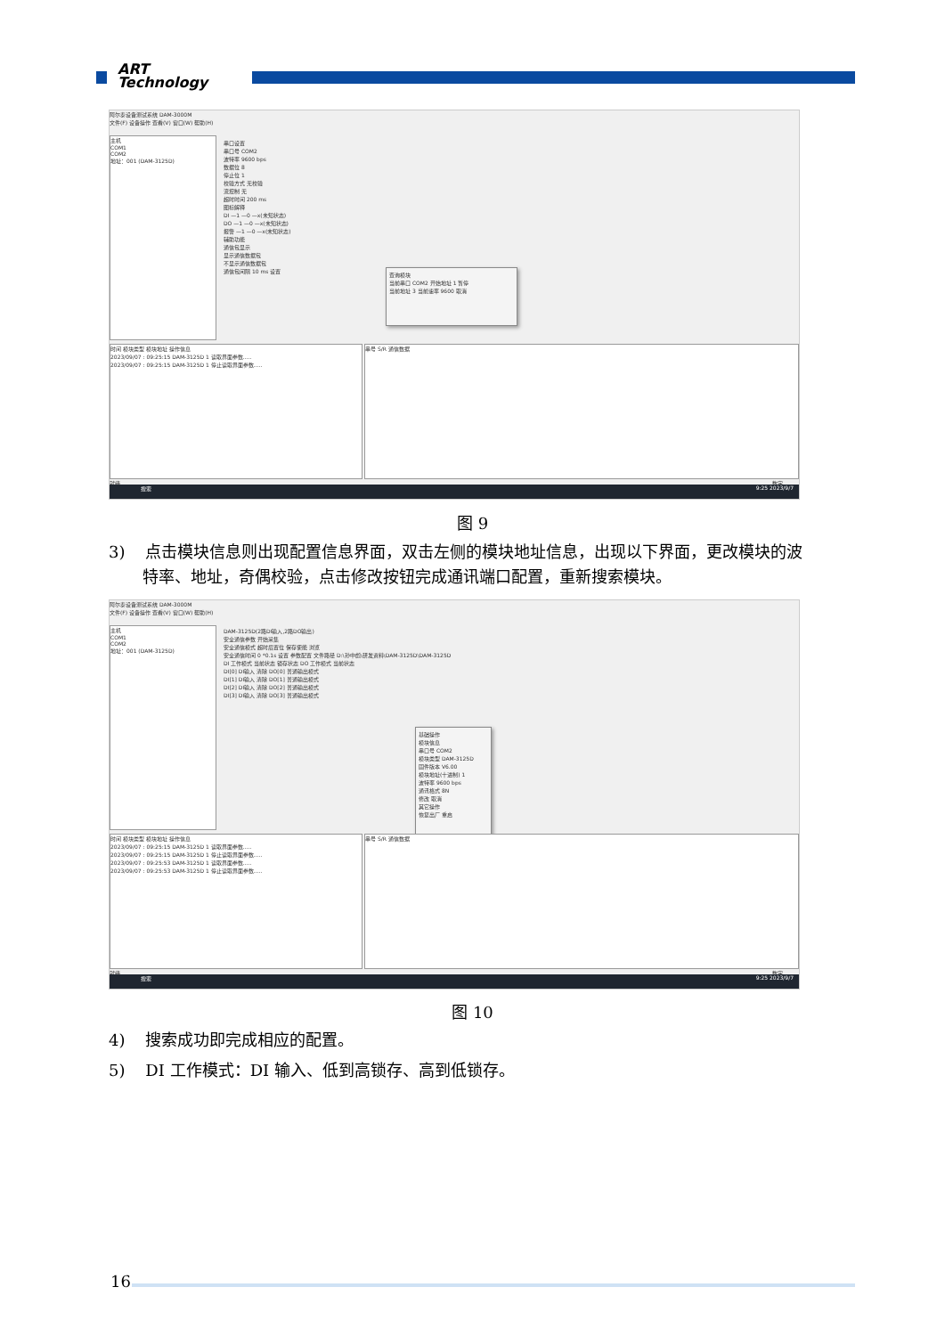ART
Technology
阿尔泰设备测试系统 DAM-3000M
文件(F) 设备操作 查看(V) 窗口(W) 帮助(H)
主机
COM1
COM2
地址：001 (DAM-3125D)
串口设置
串口号 COM2
波特率 9600 bps
数据位 8
停止位 1
校验方式 无校验
流控制 无
超时时间 200 ms
图标解释
DI —1 —0 —x(未知状态)
DO —1 —0 —x(未知状态)
报警 —1 —0 —x(未知状态)
辅助功能
通信包显示
显示通信数据包
不显示通信数据包
通信包间隔 10 ms 设置
查询模块
当前串口 COM2 开始地址 1 暂停
当前地址 3 当前速率 9600 取消
时间 模块类型 模块地址 操作信息
2023/09/07 : 09:25:15 DAM-3125D 1 读取界面参数.....
2023/09/07 : 09:25:15 DAM-3125D 1 停止读取界面参数.....
串号 S/R 通信数据
就绪 数字
搜索 9:25 2023/9/7
图 9
3) 点击模块信息则出现配置信息界面，双击左侧的模块地址信息，出现以下界面，更改模块的波
特率、地址，奇偶校验，点击修改按钮完成通讯端口配置，重新搜索模块。
阿尔泰设备测试系统 DAM-3000M
文件(F) 设备操作 查看(V) 窗口(W) 帮助(H)
主机
COM1
COM2
地址：001 (DAM-3125D)
DAM-3125D(2路DI输入,2路DO输出)
安全通信参数 开始采集
安全通信模式 超时后置位 保存使能 浏览
安全通信时间 0 *0.1s 设置 参数配置 文件路径 D:\孙中彪\研发资料\DAM-3125D\DAM-3125D
DI 工作模式 当前状态 锁存状态 DO 工作模式 当前状态
DI[0] DI输入 清除 DO[0] 普通输出模式
DI[1] DI输入 清除 DO[1] 普通输出模式
DI[2] DI输入 清除 DO[2] 普通输出模式
DI[3] DI输入 清除 DO[3] 普通输出模式
基础操作
模块信息
串口号 COM2
模块类型 DAM-3125D
固件版本 V6.00
模块地址(十进制) 1
波特率 9600 bps
通讯格式 8N
修改 取消
其它操作
恢复出厂 重启
时间 模块类型 模块地址 操作信息
2023/09/07 : 09:25:15 DAM-3125D 1 读取界面参数.....
2023/09/07 : 09:25:15 DAM-3125D 1 停止读取界面参数.....
2023/09/07 : 09:25:53 DAM-3125D 1 读取界面参数.....
2023/09/07 : 09:25:53 DAM-3125D 1 停止读取界面参数.....
串号 S/R 通信数据
就绪 数字
搜索 9:25 2023/9/7
图 10
4) 搜索成功即完成相应的配置。
5) DI 工作模式：DI 输入、低到高锁存、高到低锁存。
16